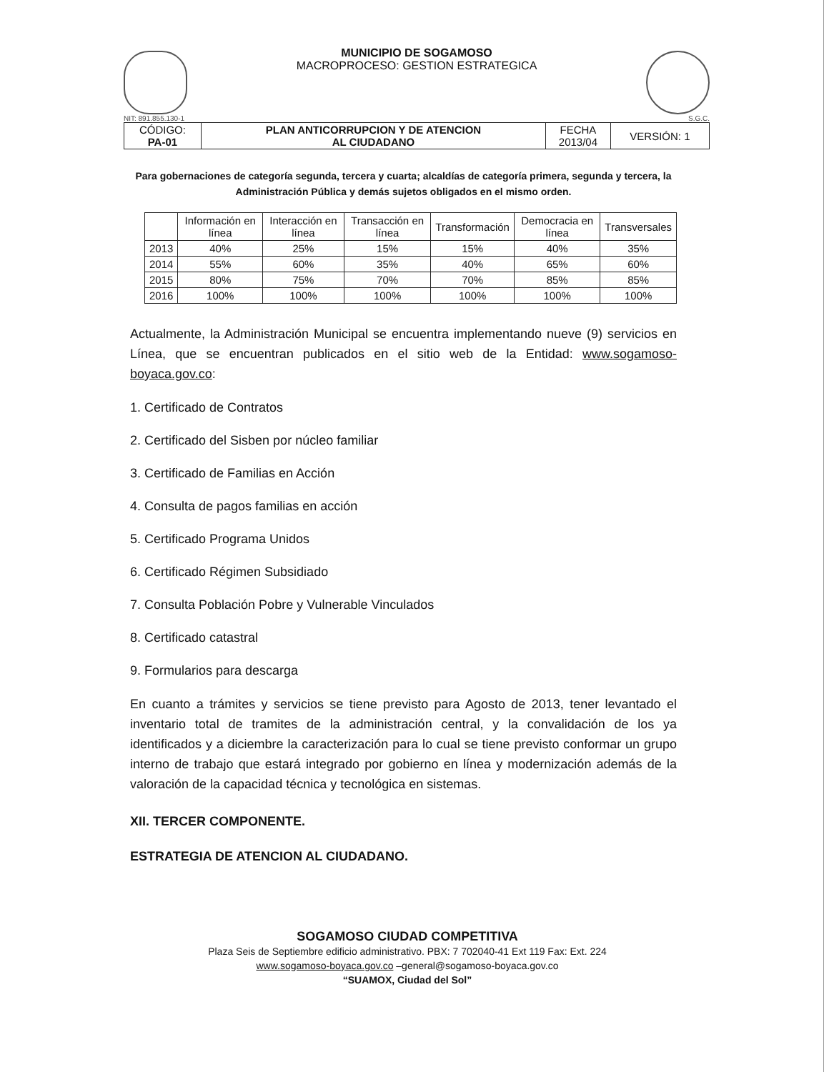MUNICIPIO DE SOGAMOSO
MACROPROCESO: GESTION ESTRATEGICA
NIT: 891.855.130-1 S.G.C.
| CÓDIGO: PA-01 | PLAN ANTICORRUPCION Y DE ATENCION AL CIUDADANO | FECHA 2013/04 | VERSIÓN: 1 |
Para gobernaciones de categoría segunda, tercera y cuarta; alcaldías de categoría primera, segunda y tercera, la Administración Pública y demás sujetos obligados en el mismo orden.
| | Información en línea | Interacción en línea | Transacción en línea | Transformación | Democracia en línea | Transversales |
| --- | --- | --- | --- | --- | --- | --- |
| 2013 | 40% | 25% | 15% | 15% | 40% | 35% |
| 2014 | 55% | 60% | 35% | 40% | 65% | 60% |
| 2015 | 80% | 75% | 70% | 70% | 85% | 85% |
| 2016 | 100% | 100% | 100% | 100% | 100% | 100% |
Actualmente, la Administración Municipal se encuentra implementando nueve (9) servicios en Línea, que se encuentran publicados en el sitio web de la Entidad: www.sogamoso-boyaca.gov.co:
1. Certificado de Contratos
2. Certificado del Sisben por núcleo familiar
3. Certificado de Familias en Acción
4. Consulta de pagos familias en acción
5. Certificado Programa Unidos
6. Certificado Régimen Subsidiado
7. Consulta Población Pobre y Vulnerable Vinculados
8. Certificado catastral
9. Formularios para descarga
En cuanto a trámites y servicios se tiene previsto para Agosto de 2013, tener levantado el inventario total de tramites de la administración central, y la convalidación de los ya identificados y a diciembre la caracterización para lo cual se tiene previsto conformar un grupo interno de trabajo que estará integrado por gobierno en línea y modernización además de la valoración de la capacidad técnica y tecnológica en sistemas.
XII. TERCER COMPONENTE.
ESTRATEGIA DE ATENCION AL CIUDADANO.
SOGAMOSO CIUDAD COMPETITIVA
Plaza Seis de Septiembre edificio administrativo. PBX: 7 702040-41 Ext 119 Fax: Ext. 224
www.sogamoso-boyaca.gov.co –general@sogamoso-boyaca.gov.co
“SUAMOX, Ciudad del Sol”